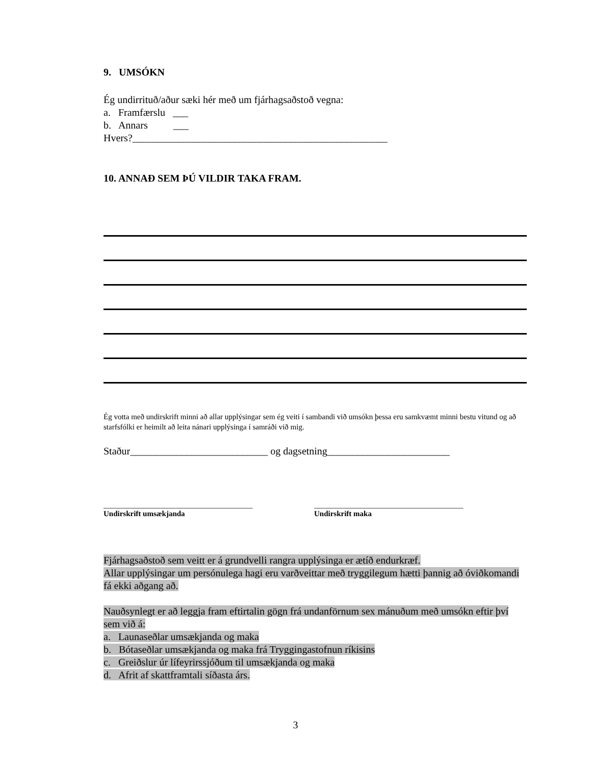9. UMSÓKN
Ég undirrituð/aður sæki hér með um fjárhagsaðstoð vegna:
a. Framfærslu ___
b. Annars ___
Hvers?__________________________________________________
10. ANNAÐ SEM ÞÚ VILDIR TAKA FRAM.
Ég votta með undirskrift minni að allar upplýsingar sem ég veiti í sambandi við umsókn þessa eru samkvæmt minni bestu vitund og að starfsfólki er heimilt að leita nánari upplýsinga í samráði við mig.
Staður___________________________ og dagsetning________________________
_______________________________________
Undirskrift umsækjanda
_______________________________________
Undirskrift maka
Fjárhagsaðstoð sem veitt er á grundvelli rangra upplýsinga er ætíð endurkræf.
Allar upplýsingar um persónulega hagi eru varðveittar með tryggilegum hætti þannig að óviðkomandi fá ekki aðgang að.
Nauðsynlegt er að leggja fram eftirtalin gögn frá undanförnum sex mánuðum með umsókn eftir því sem við á:
a. Launaseðlar umsækjanda og maka
b. Bótaseðlar umsækjanda og maka frá Tryggingastofnun ríkisins
c. Greiðslur úr lífeyrirssjóðum til umsækjanda og maka
d. Afrit af skattframtali síðasta árs.
3